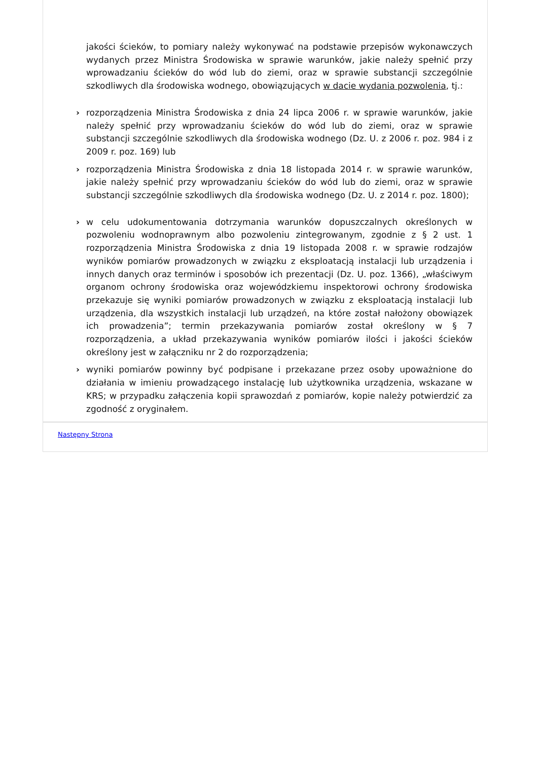jakości ścieków, to pomiary należy wykonywać na podstawie przepisów wykonawczych wydanych przez Ministra Środowiska w sprawie warunków, jakie należy spełnić przy wprowadzaniu ścieków do wód lub do ziemi, oraz w sprawie substancji szczególnie szkodliwych dla środowiska wodnego, obowiązujących w dacie wydania pozwolenia, tj.:
› rozporządzenia Ministra Środowiska z dnia 24 lipca 2006 r. w sprawie warunków, jakie należy spełnić przy wprowadzaniu ścieków do wód lub do ziemi, oraz w sprawie substancji szczególnie szkodliwych dla środowiska wodnego (Dz. U. z 2006 r. poz. 984 i z 2009 r. poz. 169) lub
› rozporządzenia Ministra Środowiska z dnia 18 listopada 2014 r. w sprawie warunków, jakie należy spełnić przy wprowadzaniu ścieków do wód lub do ziemi, oraz w sprawie substancji szczególnie szkodliwych dla środowiska wodnego (Dz. U. z 2014 r. poz. 1800);
› w celu udokumentowania dotrzymania warunków dopuszczalnych określonych w pozwoleniu wodnoprawnym albo pozwoleniu zintegrowanym, zgodnie z § 2 ust. 1 rozporządzenia Ministra Środowiska z dnia 19 listopada 2008 r. w sprawie rodzajów wyników pomiarów prowadzonych w związku z eksploatacją instalacji lub urządzenia i innych danych oraz terminów i sposobów ich prezentacji (Dz. U. poz. 1366), „właściwym organom ochrony środowiska oraz wojewódzkiemu inspektorowi ochrony środowiska przekazuje się wyniki pomiarów prowadzonych w związku z eksploatacją instalacji lub urządzenia, dla wszystkich instalacji lub urządzeń, na które został nałożony obowiązek ich prowadzenia”; termin przekazywania pomiarów został określony w § 7 rozporządzenia, a układ przekazywania wyników pomiarów ilości i jakości ścieków określony jest w załączniku nr 2 do rozporządzenia;
› wyniki pomiarów powinny być podpisane i przekazane przez osoby upoważnione do działania w imieniu prowadzącego instalację lub użytkownika urządzenia, wskazane w KRS; w przypadku załączenia kopii sprawozdań z pomiarów, kopie należy potwierdzić za zgodność z oryginałem.
Następny Strona